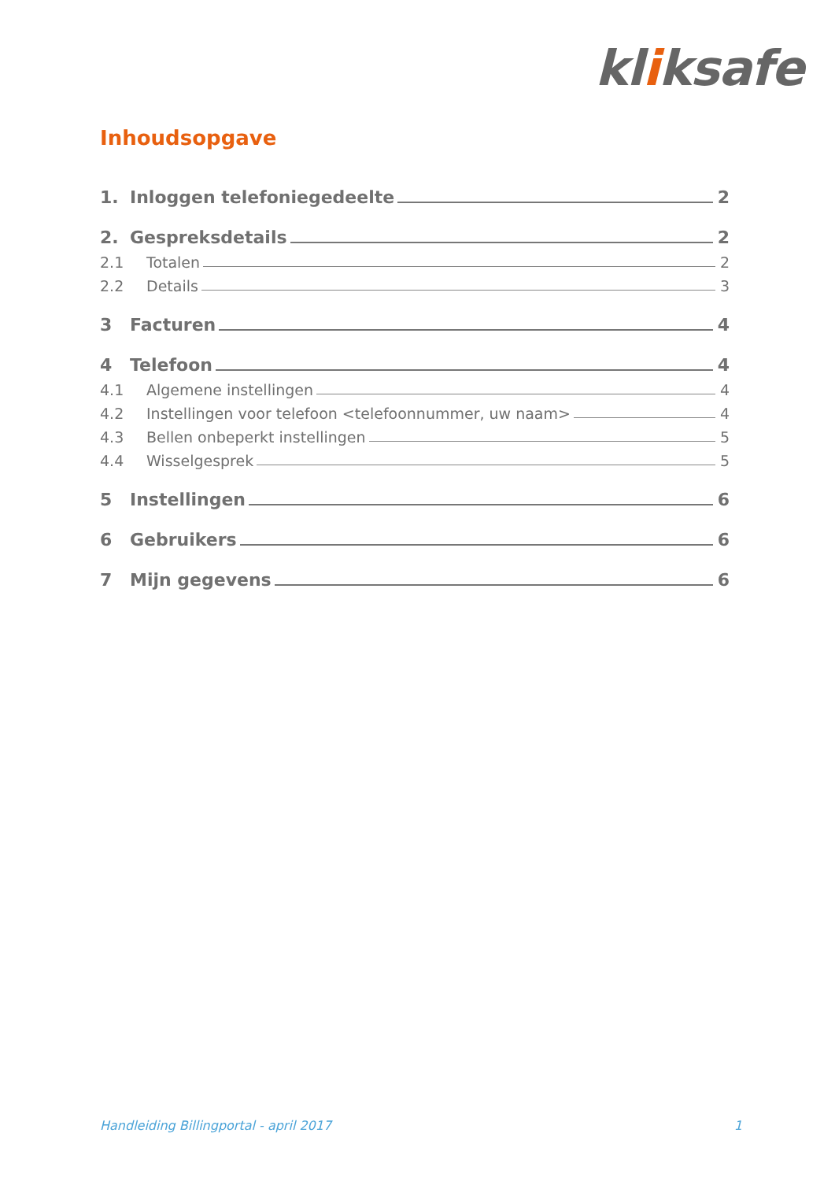kliksafe
Inhoudsopgave
1. Inloggen telefoniegedeelte 2
2. Gespreksdetails 2
2.1 Totalen 2
2.2 Details 3
3 Facturen 4
4 Telefoon 4
4.1 Algemene instellingen 4
4.2 Instellingen voor telefoon <telefoonnummer, uw naam> 4
4.3 Bellen onbeperkt instellingen 5
4.4 Wisselgesprek 5
5 Instellingen 6
6 Gebruikers 6
7 Mijn gegevens 6
Handleiding Billingportal - april 2017 1